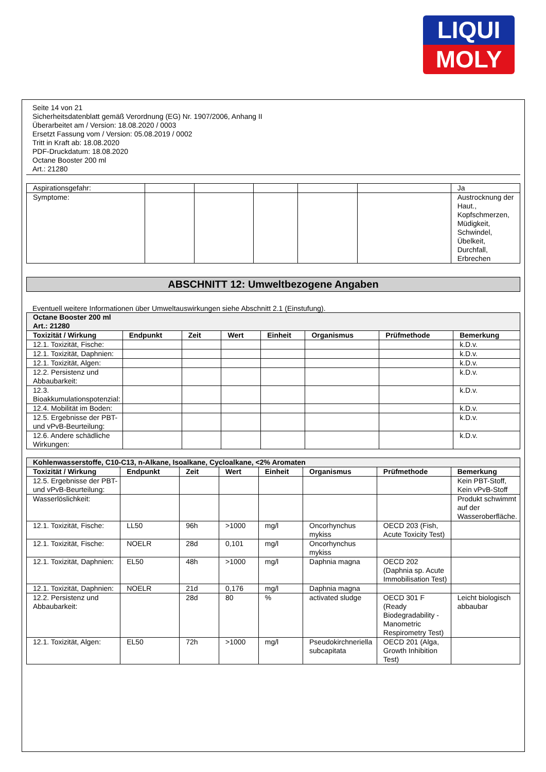LIQUI
MOLY
Seite 14 von 21
Sicherheitsdatenblatt gemäß Verordnung (EG) Nr. 1907/2006, Anhang II
Überarbeitet am / Version: 18.08.2020 / 0003
Ersetzt Fassung vom / Version: 05.08.2019 / 0002
Tritt in Kraft ab: 18.08.2020
PDF-Druckdatum: 18.08.2020
Octane Booster 200 ml
Art.: 21280
| Aspirationsgefahr: | | | | | | Ja |
| Symptome: | | | | | | Austrocknung der Haut., Kopfschmerzen, Müdigkeit, Schwindel, Übelkeit, Durchfall, Erbrechen |
ABSCHNITT 12: Umweltbezogene Angaben
Eventuell weitere Informationen über Umweltauswirkungen siehe Abschnitt 2.1 (Einstufung).
| Octane Booster 200 ml Art.: 21280 | | | | | | | |
| Toxizität / Wirkung | Endpunkt | Zeit | Wert | Einheit | Organismus | Prüfmethode | Bemerkung |
| 12.1. Toxizität, Fische: | | | | | | | k.D.v. |
| 12.1. Toxizität, Daphnien: | | | | | | | k.D.v. |
| 12.1. Toxizität, Algen: | | | | | | | k.D.v. |
| 12.2. Persistenz und Abbaubarkeit: | | | | | | | k.D.v. |
| 12.3. Bioakkumulationspotenzial: | | | | | | | k.D.v. |
| 12.4. Mobilität im Boden: | | | | | | | k.D.v. |
| 12.5. Ergebnisse der PBT- und vPvB-Beurteilung: | | | | | | | k.D.v. |
| 12.6. Andere schädliche Wirkungen: | | | | | | | k.D.v. |
| Kohlenwasserstoffe, C10-C13, n-Alkane, Isoalkane, Cycloalkane, <2% Aromaten | | | | | | | |
| Toxizität / Wirkung | Endpunkt | Zeit | Wert | Einheit | Organismus | Prüfmethode | Bemerkung |
| 12.5. Ergebnisse der PBT- und vPvB-Beurteilung: | | | | | | | Kein PBT-Stoff, Kein vPvB-Stoff |
| Wasserlöslichkeit: | | | | | | | Produkt schwimmt auf der Wasseroberfläche. |
| 12.1. Toxizität, Fische: | LL50 | 96h | >1000 | mg/l | Oncorhynchus mykiss | OECD 203 (Fish, Acute Toxicity Test) | |
| 12.1. Toxizität, Fische: | NOELR | 28d | 0,101 | mg/l | Oncorhynchus mykiss | | |
| 12.1. Toxizität, Daphnien: | EL50 | 48h | >1000 | mg/l | Daphnia magna | OECD 202 (Daphnia sp. Acute Immobilisation Test) | |
| 12.1. Toxizität, Daphnien: | NOELR | 21d | 0,176 | mg/l | Daphnia magna | | |
| 12.2. Persistenz und Abbaubarkeit: | | 28d | 80 | % | activated sludge | OECD 301 F (Ready Biodegradability - Manometric Respirometry Test) | Leicht biologisch abbaubar |
| 12.1. Toxizität, Algen: | EL50 | 72h | >1000 | mg/l | Pseudokirchneriella subcapitata | OECD 201 (Alga, Growth Inhibition Test) | |